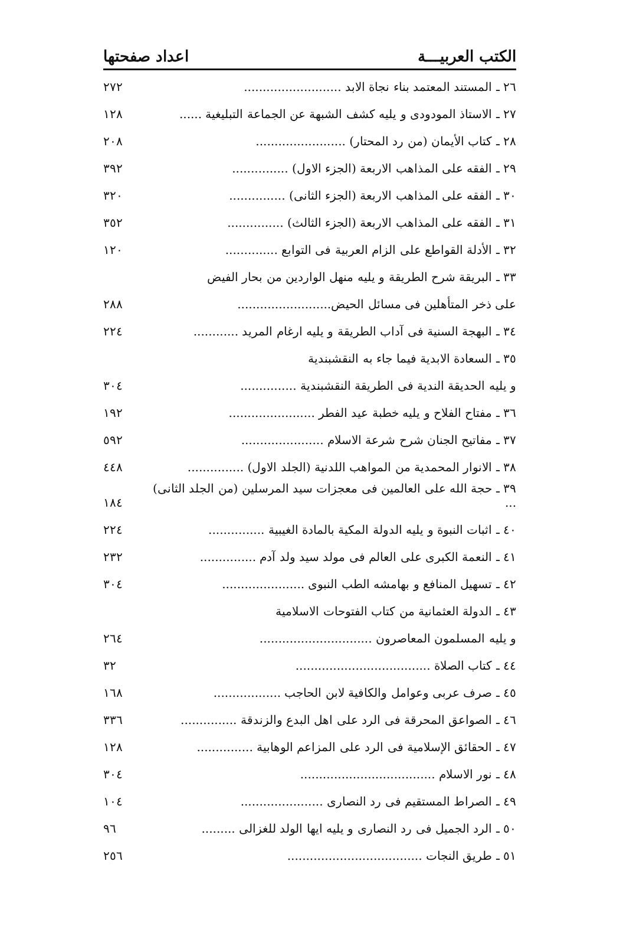الكتب العربيـــة اعداد صفحتها
| ٢٦ ـ المستند المعتمد بناء نجاة الابد .......................... | ٢٧٢ |
| ٢٧ ـ الاستاذ المودودى و يليه كشف الشبهة عن الجماعة التبليغية ...... | ١٢٨ |
| ٢٨ ـ كتاب الأيمان (من رد المحتار) ........................ | ٢٠٨ |
| ٢٩ ـ الفقه على المذاهب الاربعة (الجزء الاول) ............... | ٣٩٢ |
| ٣٠ ـ الفقه على المذاهب الاربعة (الجزء الثانى) ............... | ٣٢٠ |
| ٣١ ـ الفقه على المذاهب الاربعة (الجزء الثالث) ............... | ٣٥٢ |
| ٣٢ ـ الأدلة القواطع على الزام العربية فى التوابع .............. | ١٢٠ |
| ٣٣ ـ البريقة شرح الطريقة و يليه منهل الواردين من بحار الفيض | |
| على ذخر المتأهلين فى مسائل الحيض......................... | ٢٨٨ |
| ٣٤ ـ البهجة السنية فى آداب الطريقة و يليه ارغام المريد ............ | ٢٢٤ |
| ٣٥ ـ السعادة الابدية فيما جاء به النقشبندية | |
| و يليه الحديقة الندية فى الطريقة النقشبندية ............... | ٣٠٤ |
| ٣٦ ـ مفتاح الفلاح و يليه خطبة عيد الفطر ....................... | ١٩٢ |
| ٣٧ ـ مفاتيح الجنان شرح شرعة الاسلام ...................... | ٥٩٢ |
| ٣٨ ـ الانوار المحمدية من المواهب اللدنية (الجلد الاول) ............... | ٤٤٨ |
| ٣٩ ـ حجة الله على العالمين فى معجزات سيد المرسلين (من الجلد الثانى) ... | ١٨٤ |
| ٤٠ ـ اثبات النبوة و يليه الدولة المكية بالمادة الغيبية ............... | ٢٢٤ |
| ٤١ ـ النعمة الكبرى على العالم فى مولد سيد ولد آدم ............... | ٢٣٢ |
| ٤٢ ـ تسهيل المنافع و بهامشه الطب النبوى ...................... | ٣٠٤ |
| ٤٣ ـ الدولة العثمانية من كتاب الفتوحات الاسلامية | |
| و يليه المسلمون المعاصرون .............................. | ٢٦٤ |
| ٤٤ ـ كتاب الصلاة .................................... | ٣٢ |
| ٤٥ ـ صرف عربى وعوامل والكافية لابن الحاجب .................. | ١٦٨ |
| ٤٦ ـ الصواعق المحرقة فى الرد على اهل البدع والزندقة ............... | ٣٣٦ |
| ٤٧ ـ الحقائق الإسلامية فى الرد على المزاعم الوهابية ............... | ١٢٨ |
| ٤٨ ـ نور الاسلام .................................... | ٣٠٤ |
| ٤٩ ـ الصراط المستقيم فى رد النصارى ...................... | ١٠٤ |
| ٥٠ ـ الرد الجميل فى رد النصارى و يليه ايها الولد للغزالى ......... | ٩٦ |
| ٥١ ـ طريق النجات .................................... | ٢٥٦ |